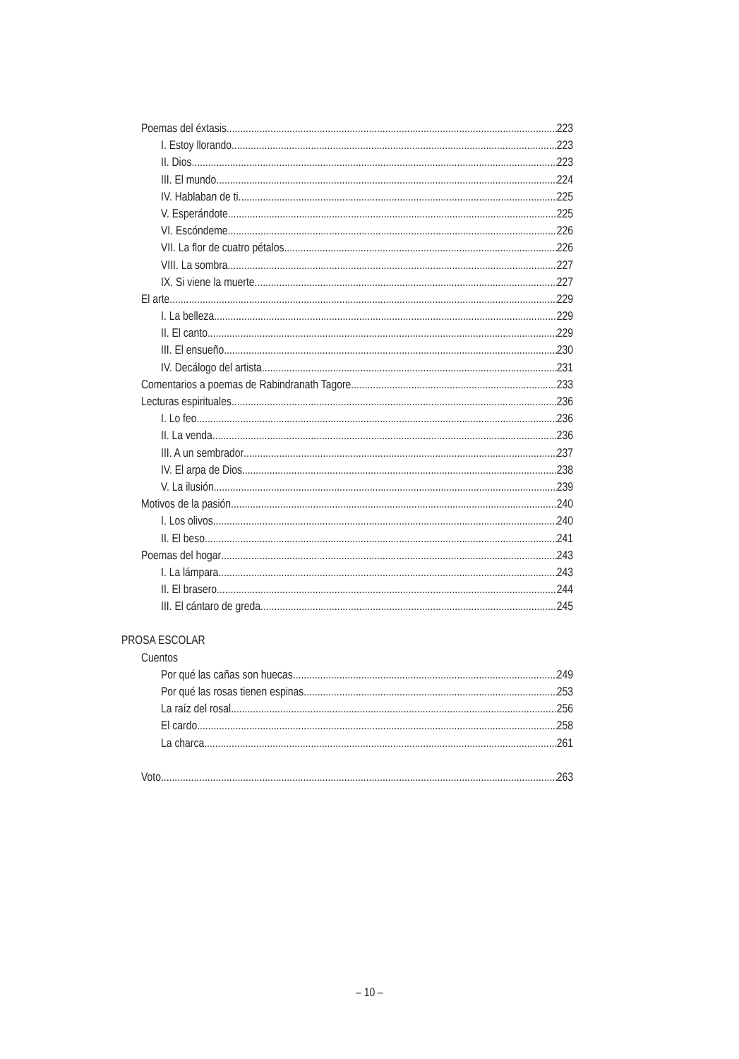Poemas del éxtasis 223
I. Estoy llorando 223
II. Dios 223
III. El mundo 224
IV. Hablaban de ti... 225
V. Esperándote 225
VI. Escóndeme 226
VII. La flor de cuatro pétalos 226
VIII. La sombra 227
IX. Si viene la muerte 227
El arte 229
I. La belleza 229
II. El canto 229
III. El ensueño 230
IV. Decálogo del artista 231
Comentarios a poemas de Rabindranath Tagore 233
Lecturas espirituales 236
I. Lo feo 236
II. La venda 236
III. A un sembrador 237
IV. El arpa de Dios 238
V. La ilusión 239
Motivos de la pasión 240
I. Los olivos 240
II. El beso 241
Poemas del hogar 243
I. La lámpara 243
II. El brasero 244
III. El cántaro de greda 245
PROSA ESCOLAR
Cuentos
Por qué las cañas son huecas 249
Por qué las rosas tienen espinas 253
La raíz del rosal 256
El cardo 258
La charca 261
Voto 263
– 10 –